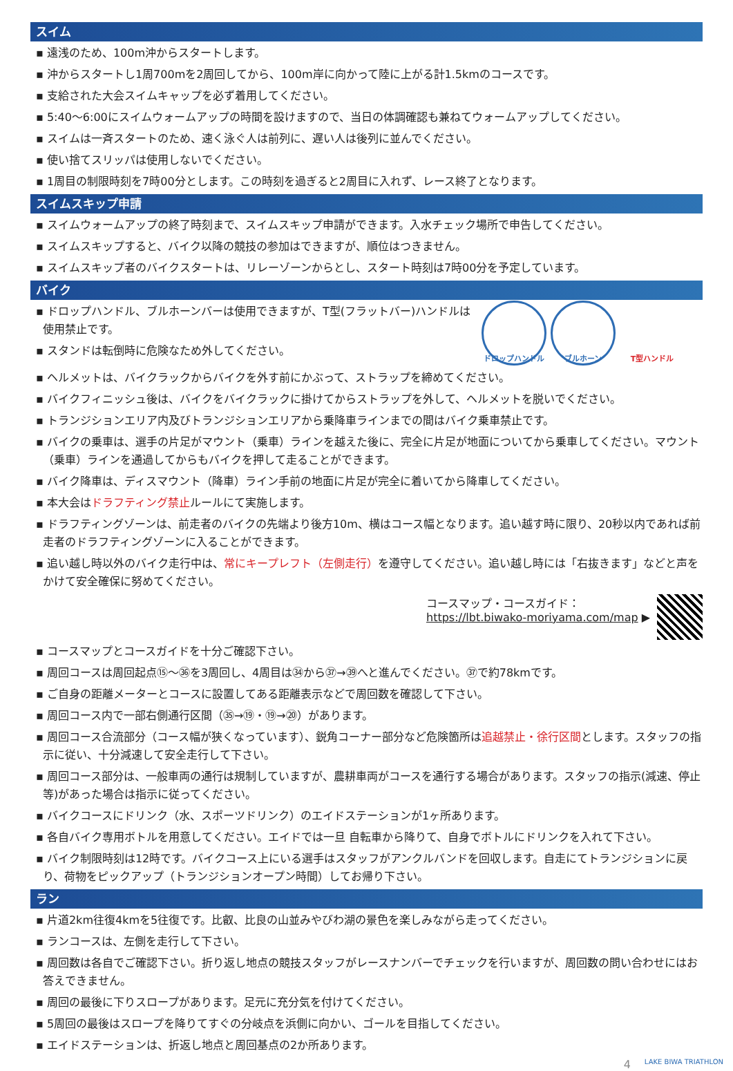スイム
▪ 遠浅のため、100m沖からスタートします。
▪ 沖からスタートし1周700mを2周回してから、100m岸に向かって陸に上がる計1.5kmのコースです。
▪ 支給された大会スイムキャップを必ず着用してください。
▪ 5:40〜6:00にスイムウォームアップの時間を設けますので、当日の体調確認も兼ねてウォームアップしてください。
▪ スイムは一斉スタートのため、速く泳ぐ人は前列に、遅い人は後列に並んでください。
▪ 使い捨てスリッパは使用しないでください。
▪ 1周目の制限時刻を7時00分とします。この時刻を過ぎると2周目に入れず、レース終了となります。
スイムスキップ申請
▪ スイムウォームアップの終了時刻まで、スイムスキップ申請ができます。入水チェック場所で申告してください。
▪ スイムスキップすると、バイク以降の競技の参加はできますが、順位はつきません。
▪ スイムスキップ者のバイクスタートは、リレーゾーンからとし、スタート時刻は7時00分を予定しています。
バイク
▪ ドロップハンドル、ブルホーンバーは使用できますが、T型(フラットバー)ハンドルは使用禁止です。
▪ スタンドは転倒時に危険なため外してください。
ドロップハンドル ブルホーン T型ハンドル
▪ ヘルメットは、バイクラックからバイクを外す前にかぶって、ストラップを締めてください。
▪ バイクフィニッシュ後は、バイクをバイクラックに掛けてからストラップを外して、ヘルメットを脱いでください。
▪ トランジションエリア内及びトランジションエリアから乗降車ラインまでの間はバイク乗車禁止です。
▪ バイクの乗車は、選手の片足がマウント（乗車）ラインを越えた後に、完全に片足が地面についてから乗車してください。マウント（乗車）ラインを通過してからもバイクを押して走ることができます。
▪ バイク降車は、ディスマウント（降車）ライン手前の地面に片足が完全に着いてから降車してください。
▪ 本大会はドラフティング禁止ルールにて実施します。
▪ ドラフティングゾーンは、前走者のバイクの先端より後方10m、横はコース幅となります。追い越す時に限り、20秒以内であれば前走者のドラフティングゾーンに入ることができます。
▪ 追い越し時以外のバイク走行中は、常にキープレフト（左側走行）を遵守してください。追い越し時には「右抜きます」などと声をかけて安全確保に努めてください。
コースマップ・コースガイド：
https://lbt.biwako-moriyama.com/map ▶
▪ コースマップとコースガイドを十分ご確認下さい。
▪ 周回コースは周回起点⑮〜㊱を3周回し、4周目は㉞から㊲→㊴へと進んでください。㊲で約78kmです。
▪ ご自身の距離メーターとコースに設置してある距離表示などで周回数を確認して下さい。
▪ 周回コース内で一部右側通行区間（㉟→⑲・⑲→⑳）があります。
▪ 周回コース合流部分（コース幅が狭くなっています）、鋭角コーナー部分など危険箇所は追越禁止・徐行区間とします。スタッフの指示に従い、十分減速して安全走行して下さい。
▪ 周回コース部分は、一般車両の通行は規制していますが、農耕車両がコースを通行する場合があります。スタッフの指示(減速、停止等)があった場合は指示に従ってください。
▪ バイクコースにドリンク（水、スポーツドリンク）のエイドステーションが1ヶ所あります。
▪ 各自バイク専用ボトルを用意してください。エイドでは一旦 自転車から降りて、自身でボトルにドリンクを入れて下さい。
▪ バイク制限時刻は12時です。バイクコース上にいる選手はスタッフがアンクルバンドを回収します。自走にてトランジションに戻り、荷物をピックアップ（トランジションオープン時間）してお帰り下さい。
ラン
▪ 片道2km往復4kmを5往復です。比叡、比良の山並みやびわ湖の景色を楽しみながら走ってください。
▪ ランコースは、左側を走行して下さい。
▪ 周回数は各自でご確認下さい。折り返し地点の競技スタッフがレースナンバーでチェックを行いますが、周回数の問い合わせにはお答えできません。
▪ 周回の最後に下りスロープがあります。足元に充分気を付けてください。
▪ 5周回の最後はスロープを降りてすぐの分岐点を浜側に向かい、ゴールを目指してください。
▪ エイドステーションは、折返し地点と周回基点の2か所あります。
4 LAKE BIWA TRIATHLON